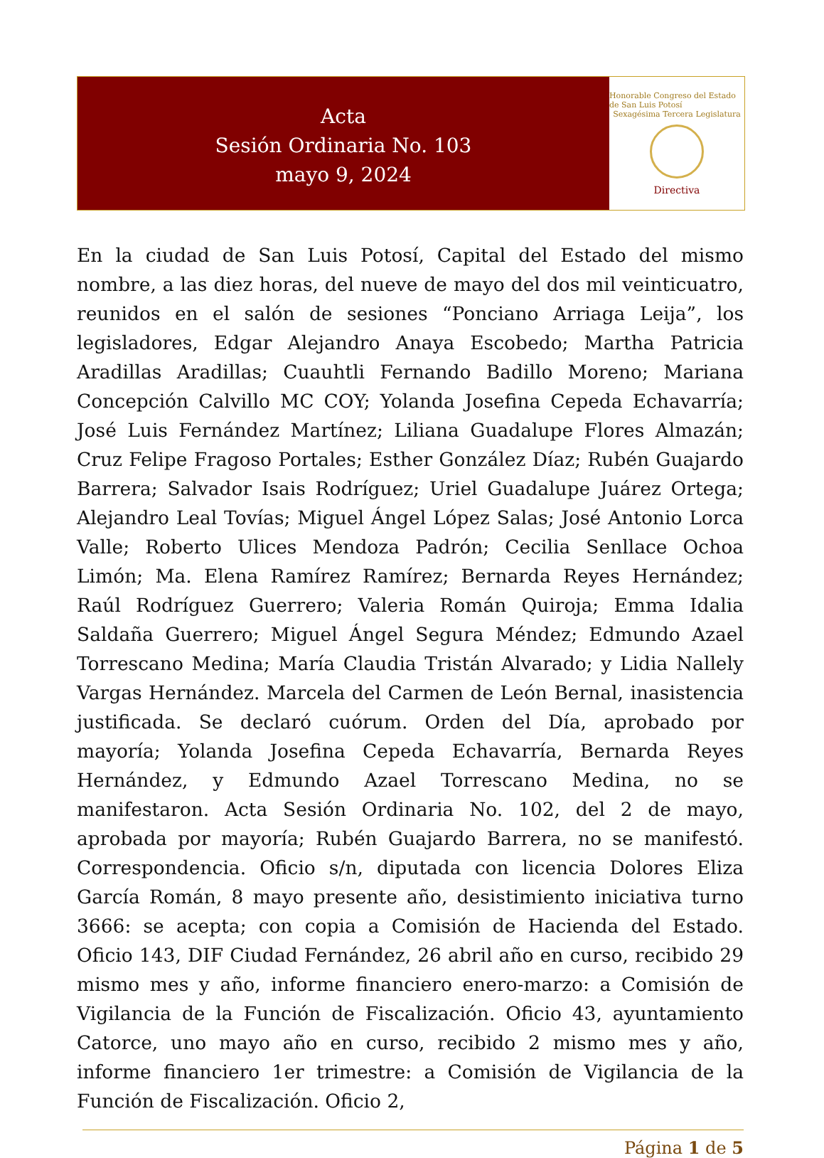Acta
Sesión Ordinaria No. 103
mayo 9, 2024
Honorable Congreso del Estado de San Luis Potosí
Sexagésima Tercera Legislatura
Directiva
En la ciudad de San Luis Potosí, Capital del Estado del mismo nombre, a las diez horas, del nueve de mayo del dos mil veinticuatro, reunidos en el salón de sesiones “Ponciano Arriaga Leija”, los legisladores, Edgar Alejandro Anaya Escobedo; Martha Patricia Aradillas Aradillas; Cuauhtli Fernando Badillo Moreno; Mariana Concepción Calvillo MC COY; Yolanda Josefina Cepeda Echavarría; José Luis Fernández Martínez; Liliana Guadalupe Flores Almazán; Cruz Felipe Fragoso Portales; Esther González Díaz; Rubén Guajardo Barrera; Salvador Isais Rodríguez; Uriel Guadalupe Juárez Ortega; Alejandro Leal Tovías; Miguel Ángel López Salas; José Antonio Lorca Valle; Roberto Ulices Mendoza Padrón; Cecilia Senllace Ochoa Limón; Ma. Elena Ramírez Ramírez; Bernarda Reyes Hernández; Raúl Rodríguez Guerrero; Valeria Román Quiroja; Emma Idalia Saldaña Guerrero; Miguel Ángel Segura Méndez; Edmundo Azael Torrescano Medina; María Claudia Tristán Alvarado; y Lidia Nallely Vargas Hernández. Marcela del Carmen de León Bernal, inasistencia justificada. Se declaró cuórum. Orden del Día, aprobado por mayoría; Yolanda Josefina Cepeda Echavarría, Bernarda Reyes Hernández, y Edmundo Azael Torrescano Medina, no se manifestaron. Acta Sesión Ordinaria No. 102, del 2 de mayo, aprobada por mayoría; Rubén Guajardo Barrera, no se manifestó. Correspondencia. Oficio s/n, diputada con licencia Dolores Eliza García Román, 8 mayo presente año, desistimiento iniciativa turno 3666: se acepta; con copia a Comisión de Hacienda del Estado. Oficio 143, DIF Ciudad Fernández, 26 abril año en curso, recibido 29 mismo mes y año, informe financiero enero-marzo: a Comisión de Vigilancia de la Función de Fiscalización. Oficio 43, ayuntamiento Catorce, uno mayo año en curso, recibido 2 mismo mes y año, informe financiero 1er trimestre: a Comisión de Vigilancia de la Función de Fiscalización. Oficio 2,
Página 1 de 5